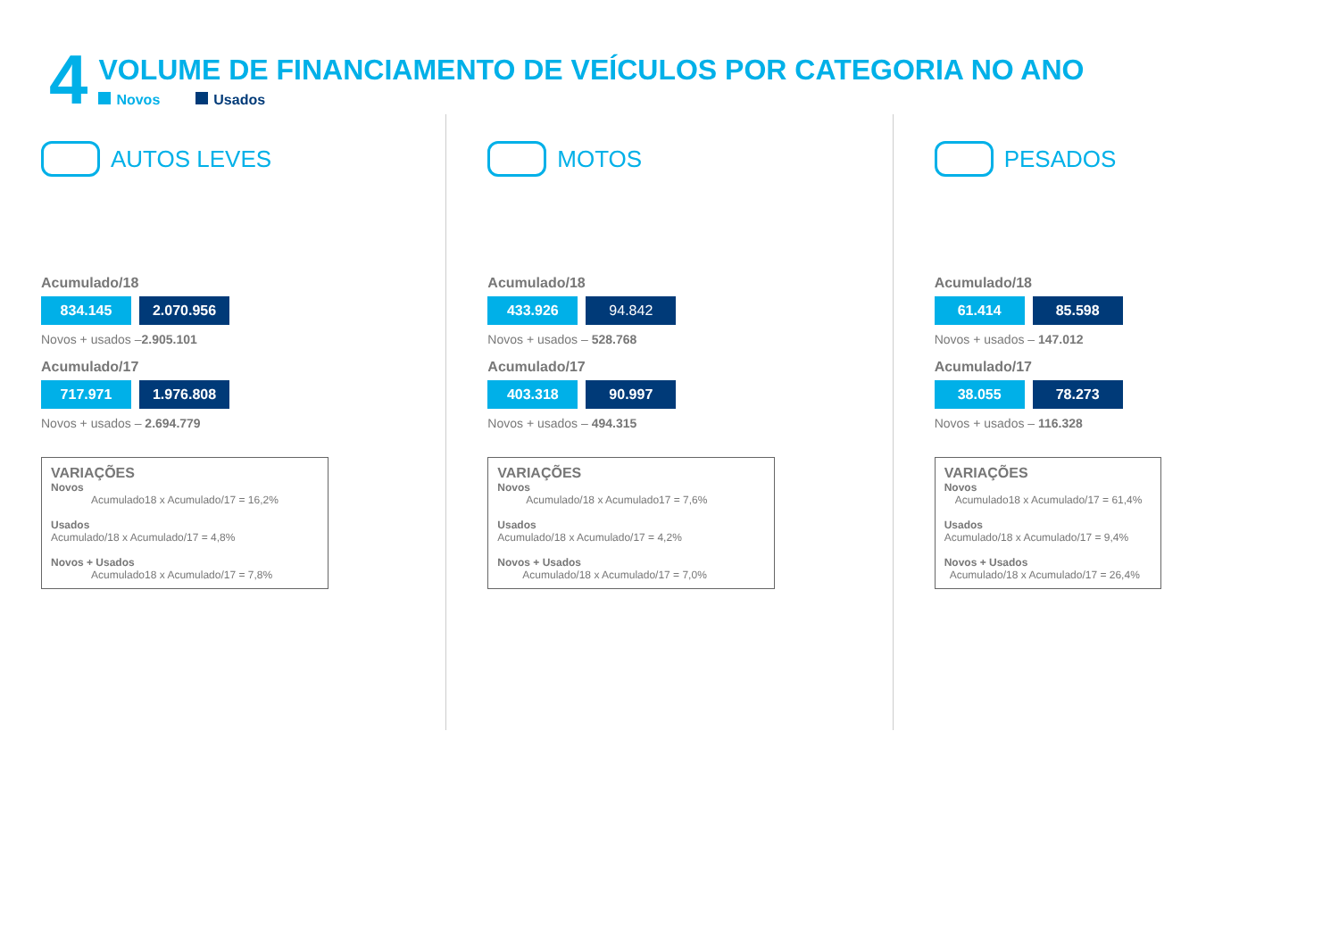4
VOLUME DE FINANCIAMENTO DE VEÍCULOS POR CATEGORIA NO ANO
Novos Usados
AUTOS LEVES
Acumulado/18
834.145 2.070.956
Novos + usados –2.905.101
Acumulado/17
717.971 1.976.808
Novos + usados – 2.694.779
VARIAÇÕES
Novos
Acumulado18 x Acumulado/17 = 16,2%
Usados
Acumulado/18 x Acumulado/17 = 4,8%
Novos + Usados
Acumulado18 x Acumulado/17 = 7,8%
MOTOS
Acumulado/18
433.926 94.842
Novos + usados – 528.768
Acumulado/17
403.318 90.997
Novos + usados – 494.315
VARIAÇÕES
Novos
Acumulado/18 x Acumulado17 = 7,6%
Usados
Acumulado/18 x Acumulado/17 = 4,2%
Novos + Usados
Acumulado/18 x Acumulado/17 = 7,0%
PESADOS
Acumulado/18
61.414 85.598
Novos + usados – 147.012
Acumulado/17
38.055 78.273
Novos + usados – 116.328
VARIAÇÕES
Novos
Acumulado18 x Acumulado/17 = 61,4%
Usados
Acumulado/18 x Acumulado/17 = 9,4%
Novos + Usados
Acumulado/18 x Acumulado/17 = 26,4%